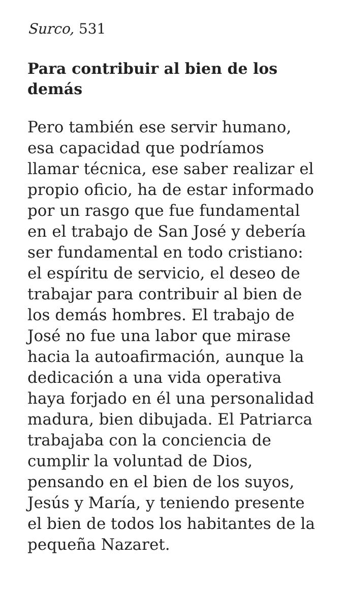Surco, 531
Para contribuir al bien de los demás
Pero también ese servir humano, esa capacidad que podríamos llamar técnica, ese saber realizar el propio oficio, ha de estar informado por un rasgo que fue fundamental en el trabajo de San José y debería ser fundamental en todo cristiano: el espíritu de servicio, el deseo de trabajar para contribuir al bien de los demás hombres. El trabajo de José no fue una labor que mirase hacia la autoafirmación, aunque la dedicación a una vida operativa haya forjado en él una personalidad madura, bien dibujada. El Patriarca trabajaba con la conciencia de cumplir la voluntad de Dios, pensando en el bien de los suyos, Jesús y María, y teniendo presente el bien de todos los habitantes de la pequeña Nazaret.